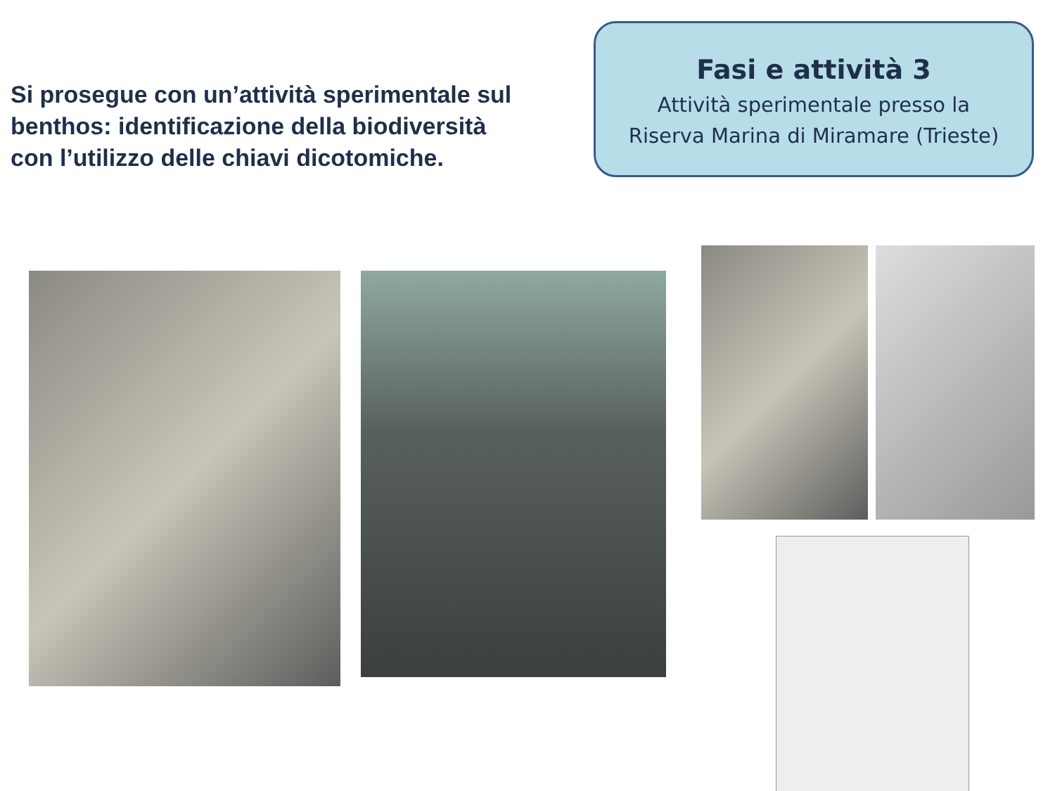Si prosegue con un’attività sperimentale sul benthos: identificazione della biodiversità con l’utilizzo delle chiavi dicotomiche.
Fasi e attività 3
Attività sperimentale presso la
Riserva Marina di Miramare (Trieste)